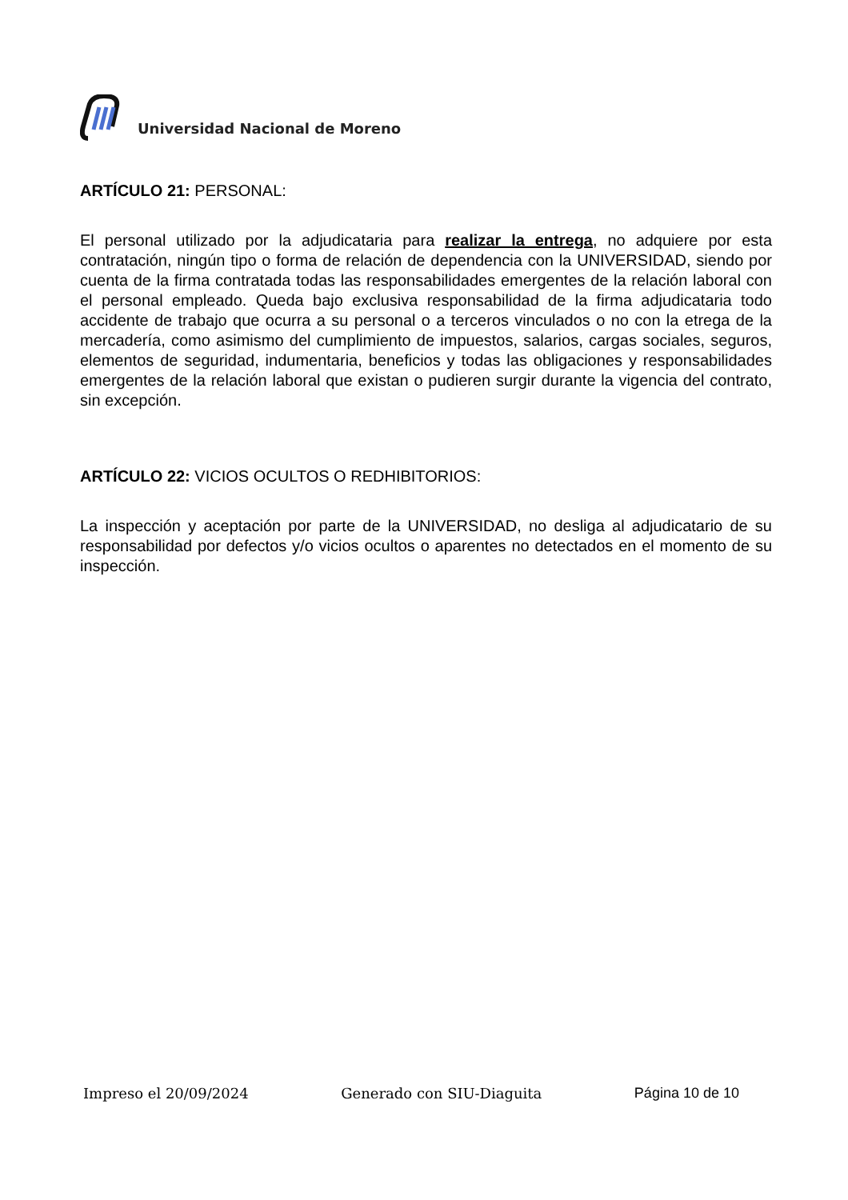Universidad Nacional de Moreno
ARTÍCULO 21: PERSONAL:
El personal utilizado por la adjudicataria para realizar la entrega, no adquiere por esta contratación, ningún tipo o forma de relación de dependencia con la UNIVERSIDAD, siendo por cuenta de la firma contratada todas las responsabilidades emergentes de la relación laboral con el personal empleado. Queda bajo exclusiva responsabilidad de la firma adjudicataria todo accidente de trabajo que ocurra a su personal o a terceros vinculados o no con la etrega de la mercadería, como asimismo del cumplimiento de impuestos, salarios, cargas sociales, seguros, elementos de seguridad, indumentaria, beneficios y todas las obligaciones y responsabilidades emergentes de la relación laboral que existan o pudieren surgir durante la vigencia del contrato, sin excepción.
ARTÍCULO 22: VICIOS OCULTOS O REDHIBITORIOS:
La inspección y aceptación por parte de la UNIVERSIDAD, no desliga al adjudicatario de su responsabilidad por defectos y/o vicios ocultos o aparentes no detectados en el momento de su inspección.
Impreso el 20/09/2024 Generado con SIU-Diaguita Página 10 de 10